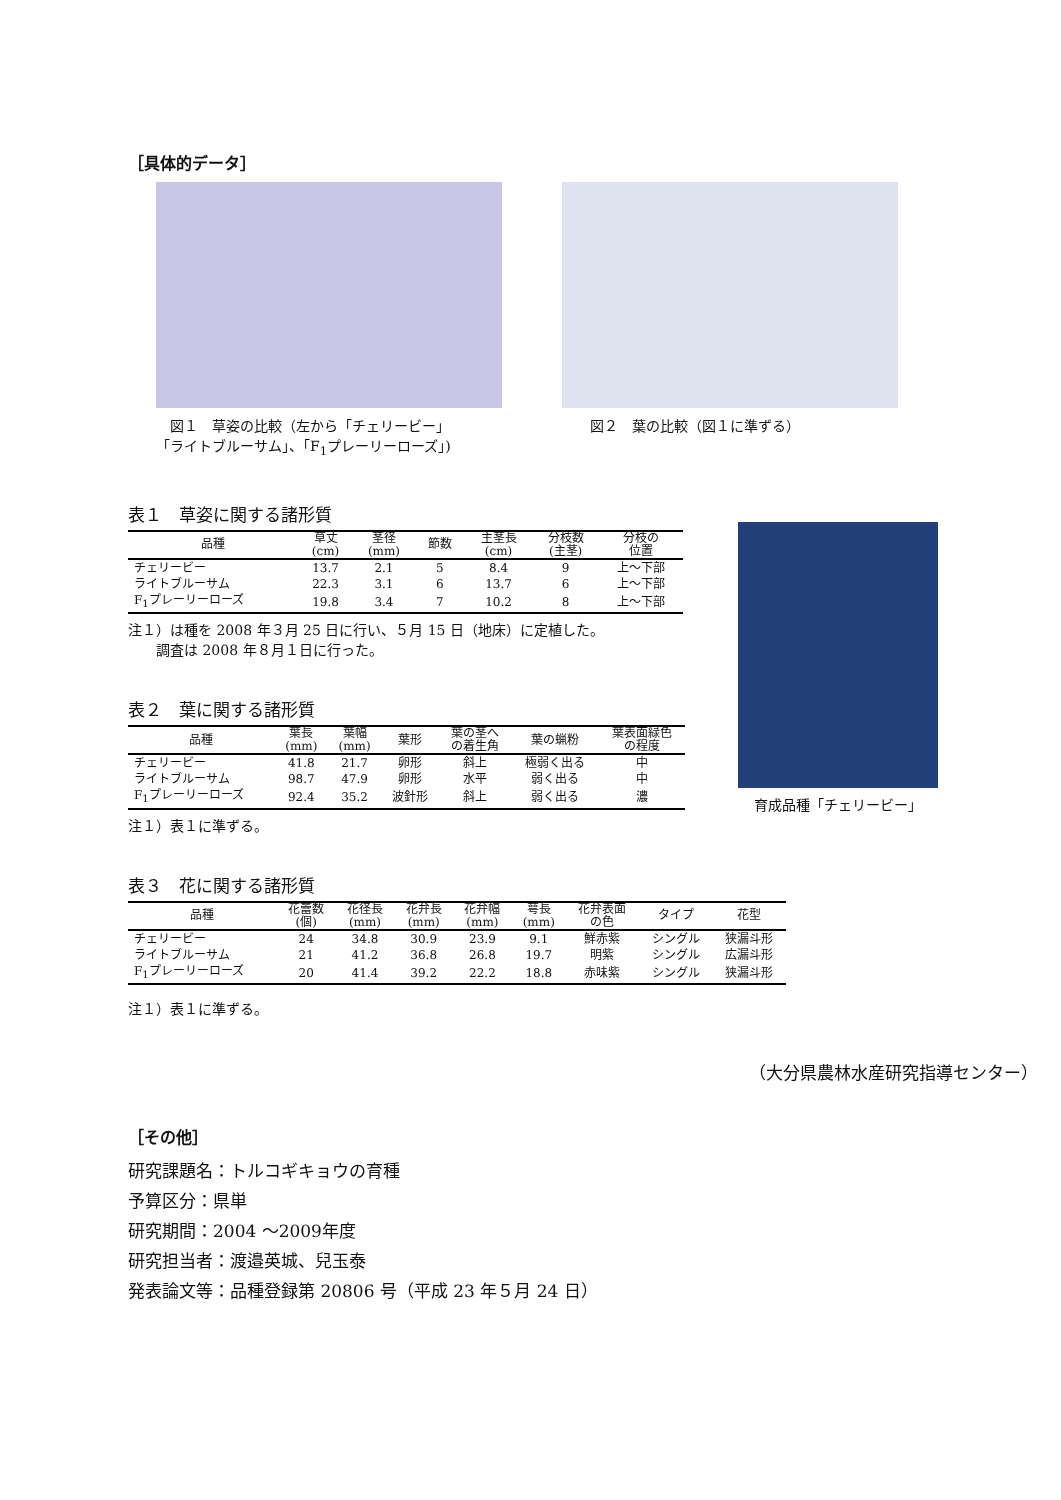［具体的データ］
　図１　草姿の比較（左から「チェリービー」
「ライトブルーサム」、「F<sub>1</sub>プレーリーローズ」)
　　図２　葉の比較（図１に準ずる）
表１　草姿に関する諸形質
| 品種 | 草丈 (cm) | 茎径 (mm) | 節数 | 主茎長 (cm) | 分枝数 (主茎) | 分枝の 位置 |
| --- | --- | --- | --- | --- | --- | --- |
| チェリービー | 13.7 | 2.1 | 5 | 8.4 | 9 | 上～下部 |
| ライトブルーサム | 22.3 | 3.1 | 6 | 13.7 | 6 | 上～下部 |
| F<sub>1</sub>プレーリーローズ | 19.8 | 3.4 | 7 | 10.2 | 8 | 上～下部 |
注１）は種を 2008 年３月 25 日に行い、５月 15 日（地床）に定植した。
　　調査は 2008 年８月１日に行った。
表２　葉に関する諸形質
| 品種 | 葉長 (mm) | 葉幅 (mm) | 葉形 | 葉の茎へ の着生角 | 葉の蝋粉 | 葉表面緑色 の程度 |
| --- | --- | --- | --- | --- | --- | --- |
| チェリービー | 41.8 | 21.7 | 卵形 | 斜上 | 極弱く出る | 中 |
| ライトブルーサム | 98.7 | 47.9 | 卵形 | 水平 | 弱く出る | 中 |
| F<sub>1</sub>プレーリーローズ | 92.4 | 35.2 | 波針形 | 斜上 | 弱く出る | 濃 |
注１）表１に準ずる。
表３　花に関する諸形質
| 品種 | 花蕾数 (個) | 花径長 (mm) | 花弁長 (mm) | 花弁幅 (mm) | 萼長 (mm) | 花弁表面 の色 | タイプ | 花型 |
| --- | --- | --- | --- | --- | --- | --- | --- | --- |
| チェリービー | 24 | 34.8 | 30.9 | 23.9 | 9.1 | 鮮赤紫 | シングル | 狭漏斗形 |
| ライトブルーサム | 21 | 41.2 | 36.8 | 26.8 | 19.7 | 明紫 | シングル | 広漏斗形 |
| F<sub>1</sub>プレーリーローズ | 20 | 41.4 | 39.2 | 22.2 | 18.8 | 赤味紫 | シングル | 狭漏斗形 |
注１）表１に準ずる。
（大分県農林水産研究指導センター）
［その他］
研究課題名：トルコギキョウの育種
予算区分：県単
研究期間：2004 ～2009年度
研究担当者：渡邉英城、兒玉泰
発表論文等：品種登録第 20806 号（平成 23 年５月 24 日）
育成品種「チェリービー」